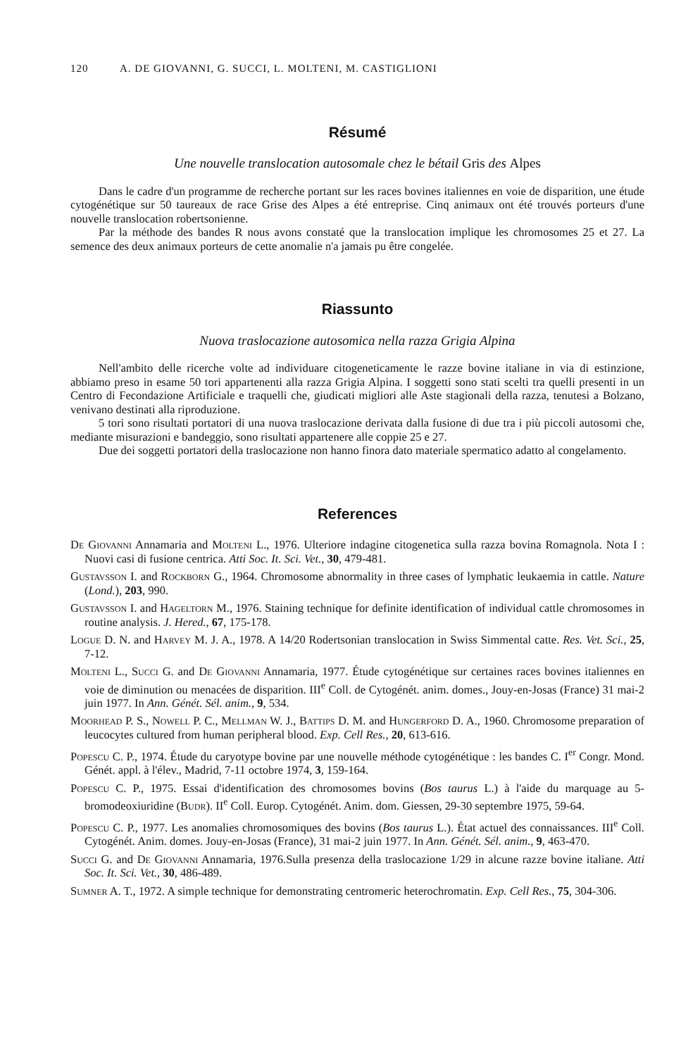120 A. DE GIOVANNI, G. SUCCI, L. MOLTENI, M. CASTIGLIONI
Résumé
Une nouvelle translocation autosomale chez le bétail Gris des Alpes
Dans le cadre d'un programme de recherche portant sur les races bovines italiennes en voie de disparition, une étude cytogénétique sur 50 taureaux de race Grise des Alpes a été entreprise. Cinq animaux ont été trouvés porteurs d'une nouvelle translocation robertsonienne.
Par la méthode des bandes R nous avons constaté que la translocation implique les chromosomes 25 et 27. La semence des deux animaux porteurs de cette anomalie n'a jamais pu être congelée.
Riassunto
Nuova traslocazione autosomica nella razza Grigia Alpina
Nell'ambito delle ricerche volte ad individuare citogeneticamente le razze bovine italiane in via di estinzione, abbiamo preso in esame 50 tori appartenenti alla razza Grigia Alpina. I soggetti sono stati scelti tra quelli presenti in un Centro di Fecondazione Artificiale e traquelli che, giudicati migliori alle Aste stagionali della razza, tenutesi a Bolzano, venivano destinati alla riproduzione.
5 tori sono risultati portatori di una nuova traslocazione derivata dalla fusione di due tra i più piccoli autosomi che, mediante misurazioni e bandeggio, sono risultati appartenere alle coppie 25 e 27.
Due dei soggetti portatori della traslocazione non hanno finora dato materiale spermatico adatto al congelamento.
References
De Giovanni Annamaria and Molteni L., 1976. Ulteriore indagine citogenetica sulla razza bovina Romagnola. Nota I : Nuovi casi di fusione centrica. Atti Soc. It. Sci. Vet., 30, 479-481.
Gustavsson I. and Rockborn G., 1964. Chromosome abnormality in three cases of lymphatic leukaemia in cattle. Nature (Lond.), 203, 990.
Gustavsson I. and Hageltorn M., 1976. Staining technique for definite identification of individual cattle chromosomes in routine analysis. J. Hered., 67, 175-178.
Logue D. N. and Harvey M. J. A., 1978. A 14/20 Rodertsonian translocation in Swiss Simmental catte. Res. Vet. Sci., 25, 7-12.
Molteni L., Succi G. and De Giovanni Annamaria, 1977. Étude cytogénétique sur certaines races bovines italiennes en voie de diminution ou menacées de disparition. III<sup>e</sup> Coll. de Cytogénét. anim. domes., Jouy-en-Josas (France) 31 mai-2 juin 1977. In Ann. Génét. Sél. anim., 9, 534.
Moorhead P. S., Nowell P. C., Mellman W. J., Battips D. M. and Hungerford D. A., 1960. Chromosome preparation of leucocytes cultured from human peripheral blood. Exp. Cell Res., 20, 613-616.
Popescu C. P., 1974. Étude du caryotype bovine par une nouvelle méthode cytogénétique : les bandes C. I<sup>er</sup> Congr. Mond. Génét. appl. à l'élev., Madrid, 7-11 octobre 1974, 3, 159-164.
Popescu C. P., 1975. Essai d'identification des chromosomes bovins (Bos taurus L.) à l'aide du marquage au 5-bromodeoxiuridine (Budr). II<sup>e</sup> Coll. Europ. Cytogénét. Anim. dom. Giessen, 29-30 septembre 1975, 59-64.
Popescu C. P., 1977. Les anomalies chromosomiques des bovins (Bos taurus L.). État actuel des connaissances. III<sup>e</sup> Coll. Cytogénét. Anim. domes. Jouy-en-Josas (France), 31 mai-2 juin 1977. In Ann. Génét. Sél. anim., 9, 463-470.
Succi G. and De Giovanni Annamaria, 1976.Sulla presenza della traslocazione 1/29 in alcune razze bovine italiane. Atti Soc. It. Sci. Vet., 30, 486-489.
Sumner A. T., 1972. A simple technique for demonstrating centromeric heterochromatin. Exp. Cell Res., 75, 304-306.